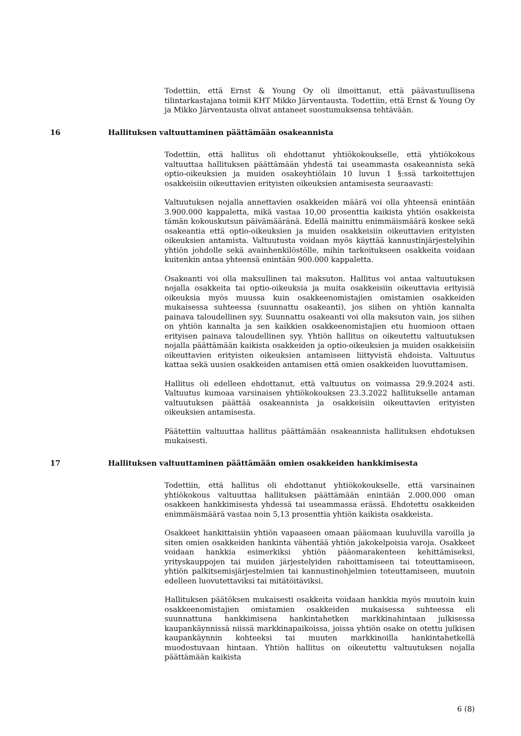Todettiin, että Ernst & Young Oy oli ilmoittanut, että päävastuullisena tilintarkastajana toimii KHT Mikko Järventausta. Todettiin, että Ernst & Young Oy ja Mikko Järventausta olivat antaneet suostumuksensa tehtävään.
16 Hallituksen valtuuttaminen päättämään osakeannista
Todettiin, että hallitus oli ehdottanut yhtiökokoukselle, että yhtiökokous valtuuttaa hallituksen päättämään yhdestä tai useammasta osakeannista sekä optio-oikeuksien ja muiden osakeyhtiölain 10 luvun 1 §:ssä tarkoitettujen osakkeisiin oikeuttavien erityisten oikeuksien antamisesta seuraavasti:
Valtuutuksen nojalla annettavien osakkeiden määrä voi olla yhteensä enintään 3.900.000 kappaletta, mikä vastaa 10,00 prosenttia kaikista yhtiön osakkeista tämän kokouskutsun päivämääränä. Edellä mainittu enimmäismäärä koskee sekä osakeantia että optio-oikeuksien ja muiden osakkeisiin oikeuttavien erityisten oikeuksien antamista. Valtuutusta voidaan myös käyttää kannustinjärjestelyihin yhtiön johdolle sekä avainhenkilöstölle, mihin tarkoitukseen osakkeita voidaan kuitenkin antaa yhteensä enintään 900.000 kappaletta.
Osakeanti voi olla maksullinen tai maksuton. Hallitus voi antaa valtuutuksen nojalla osakkeita tai optio-oikeuksia ja muita osakkeisiin oikeuttavia erityisiä oikeuksia myös muussa kuin osakkeenomistajien omistamien osakkeiden mukaisessa suhteessa (suunnattu osakeanti), jos siihen on yhtiön kannalta painava taloudellinen syy. Suunnattu osakeanti voi olla maksuton vain, jos siihen on yhtiön kannalta ja sen kaikkien osakkeenomistajien etu huomioon ottaen erityisen painava taloudellinen syy. Yhtiön hallitus on oikeutettu valtuutuksen nojalla päättämään kaikista osakkeiden ja optio-oikeuksien ja muiden osakkeisiin oikeuttavien erityisten oikeuksien antamiseen liittyvistä ehdoista. Valtuutus kattaa sekä uusien osakkeiden antamisen että omien osakkeiden luovuttamisen.
Hallitus oli edelleen ehdottanut, että valtuutus on voimassa 29.9.2024 asti. Valtuutus kumoaa varsinaisen yhtiökokouksen 23.3.2022 hallitukselle antaman valtuutuksen päättää osakeannista ja osakkeisiin oikeuttavien erityisten oikeuksien antamisesta.
Päätettiin valtuuttaa hallitus päättämään osakeannista hallituksen ehdotuksen mukaisesti.
17 Hallituksen valtuuttaminen päättämään omien osakkeiden hankkimisesta
Todettiin, että hallitus oli ehdottanut yhtiökokoukselle, että varsinainen yhtiökokous valtuuttaa hallituksen päättämään enintään 2.000.000 oman osakkeen hankkimisesta yhdessä tai useammassa erässä. Ehdotettu osakkeiden enimmäismäärä vastaa noin 5,13 prosenttia yhtiön kaikista osakkeista.
Osakkeet hankittaisiin yhtiön vapaaseen omaan pääomaan kuuluvilla varoilla ja siten omien osakkeiden hankinta vähentää yhtiön jakokelpoisia varoja. Osakkeet voidaan hankkia esimerkiksi yhtiön pääomarakenteen kehittämiseksi, yrityskauppojen tai muiden järjestelyiden rahoittamiseen tai toteuttamiseen, yhtiön palkitsemisjärjestelmien tai kannustinohjelmien toteuttamiseen, muutoin edelleen luovutettaviksi tai mitätöitäviksi.
Hallituksen päätöksen mukaisesti osakkeita voidaan hankkia myös muutoin kuin osakkeenomistajien omistamien osakkeiden mukaisessa suhteessa eli suunnattuna hankkimisena hankintahetken markkinahintaan julkisessa kaupankäynnissä niissä markkinapaikoissa, joissa yhtiön osake on otettu julkisen kaupankäynnin kohteeksi tai muuten markkinoilla hankintahetkellä muodostuvaan hintaan. Yhtiön hallitus on oikeutettu valtuutuksen nojalla päättämään kaikista
6 (8)